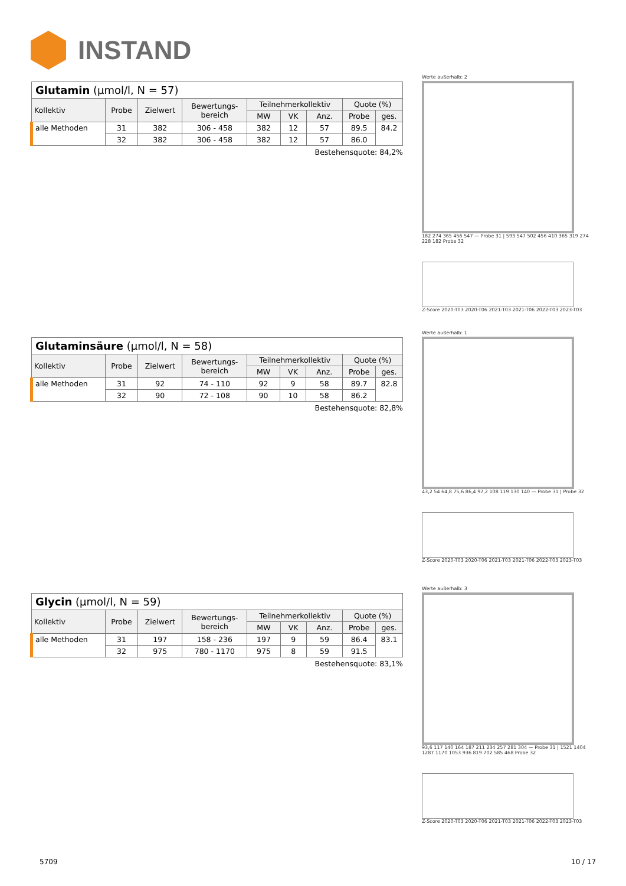INSTAND
| Glutamin (µmol/l, N = 57) | | | | | | | | |
| Kollektiv | Probe | Zielwert | Bewertungs- bereich | Teilnehmerkollektiv | | | Quote (%) | |
| | | | | MW | VK | Anz. | Probe | ges. |
| alle Methoden | 31 | 382 | 306 - 458 | 382 | 12 | 57 | 89.5 | 84.2 |
| | 32 | 382 | 306 - 458 | 382 | 12 | 57 | 86.0 | |
Bestehensquote: 84,2%
| Glutaminsäure (µmol/l, N = 58) | | | | | | | | |
| Kollektiv | Probe | Zielwert | Bewertungs- bereich | Teilnehmerkollektiv | | | Quote (%) | |
| | | | | MW | VK | Anz. | Probe | ges. |
| alle Methoden | 31 | 92 | 74 - 110 | 92 | 9 | 58 | 89.7 | 82.8 |
| | 32 | 90 | 72 - 108 | 90 | 10 | 58 | 86.2 | |
Bestehensquote: 82,8%
| Glycin (µmol/l, N = 59) | | | | | | | | |
| Kollektiv | Probe | Zielwert | Bewertungs- bereich | Teilnehmerkollektiv | | | Quote (%) | |
| | | | | MW | VK | Anz. | Probe | ges. |
| alle Methoden | 31 | 197 | 158 - 236 | 197 | 9 | 59 | 86.4 | 83.1 |
| | 32 | 975 | 780 - 1170 | 975 | 8 | 59 | 91.5 | |
Bestehensquote: 83,1%
Werte außerhalb: 2
182 274 365 456 547 — Probe 31 | 593 547 502 456 410 365 319 274 228 182 Probe 32
Z-Score 2020-T03 2020-T06 2021-T03 2021-T06 2022-T03 2023-T03
Werte außerhalb: 1
43,2 54 64,8 75,6 86,4 97,2 108 119 130 140 — Probe 31 | Probe 32
Z-Score 2020-T03 2020-T06 2021-T03 2021-T06 2022-T03 2023-T03
Werte außerhalb: 3
93,6 117 140 164 187 211 234 257 281 304 — Probe 31 | 1521 1404 1287 1170 1053 936 819 702 585 468 Probe 32
Z-Score 2020-T03 2020-T06 2021-T03 2021-T06 2022-T03 2023-T03
5709 10 / 17